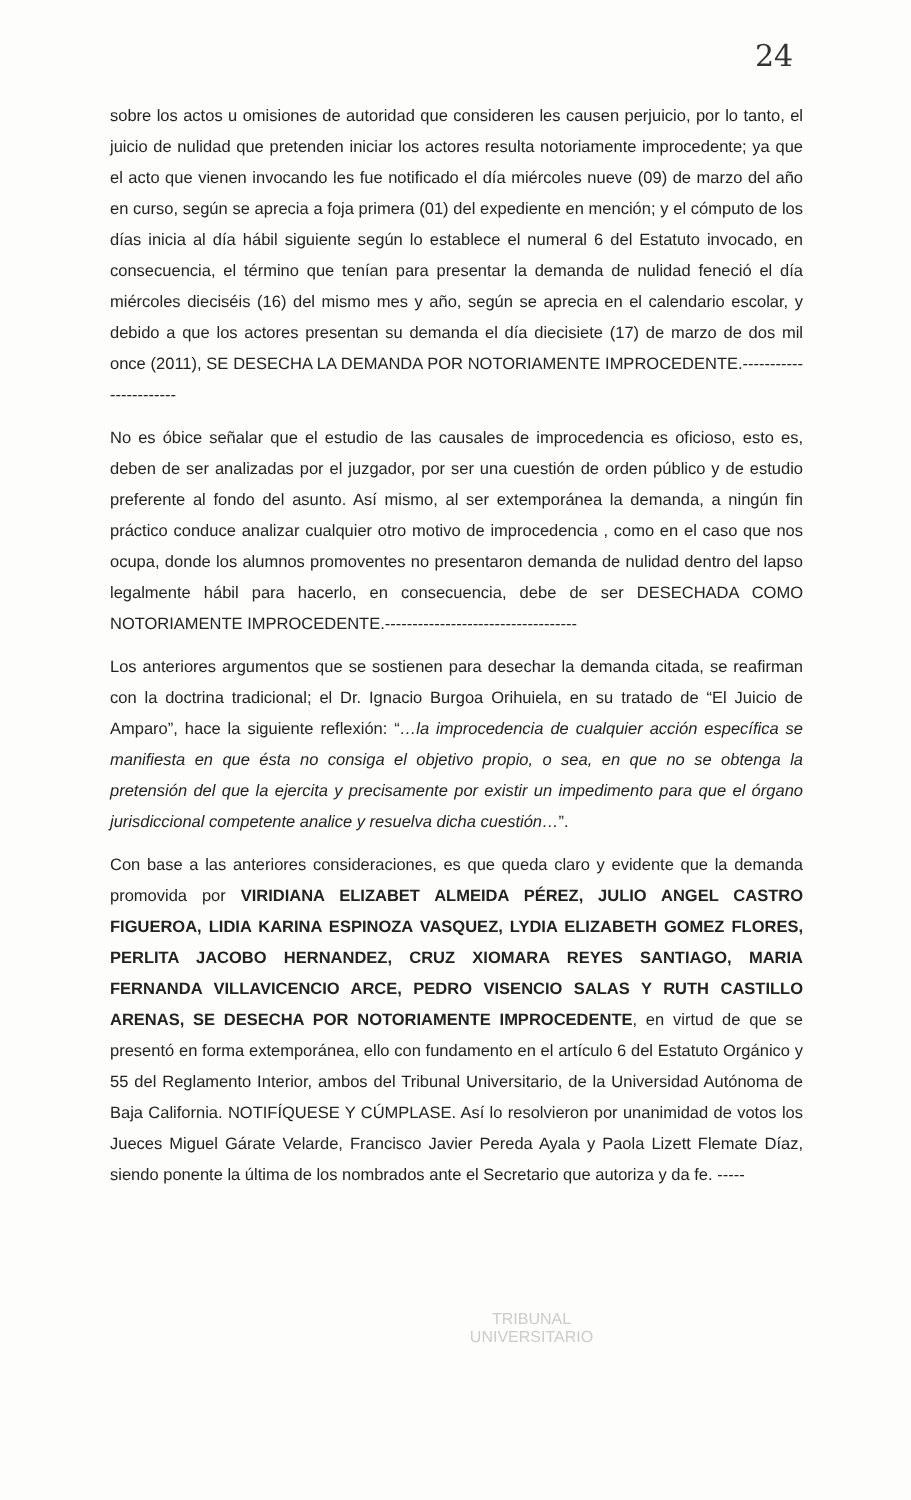24
sobre los actos u omisiones de autoridad que consideren les causen perjuicio, por lo tanto, el juicio de nulidad que pretenden iniciar los actores resulta notoriamente improcedente; ya que el acto que vienen invocando les fue notificado el día miércoles nueve (09) de marzo del año en curso, según se aprecia a foja primera (01) del expediente en mención; y el cómputo de los días inicia al día hábil siguiente según lo establece el numeral 6 del Estatuto invocado, en consecuencia, el término que tenían para presentar la demanda de nulidad feneció el día miércoles dieciséis (16) del mismo mes y año, según se aprecia en el calendario escolar, y debido a que los actores presentan su demanda el día diecisiete (17) de marzo de dos mil once (2011), SE DESECHA LA DEMANDA POR NOTORIAMENTE IMPROCEDENTE.-----------------------
No es óbice señalar que el estudio de las causales de improcedencia es oficioso, esto es, deben de ser analizadas por el juzgador, por ser una cuestión de orden público y de estudio preferente al fondo del asunto. Así mismo, al ser extemporánea la demanda, a ningún fin práctico conduce analizar cualquier otro motivo de improcedencia , como en el caso que nos ocupa, donde los alumnos promoventes no presentaron demanda de nulidad dentro del lapso legalmente hábil para hacerlo, en consecuencia, debe de ser DESECHADA COMO NOTORIAMENTE IMPROCEDENTE.-----------------------------------
Los anteriores argumentos que se sostienen para desechar la demanda citada, se reafirman con la doctrina tradicional; el Dr. Ignacio Burgoa Orihuiela, en su tratado de “El Juicio de Amparo”, hace la siguiente reflexión: “…la improcedencia de cualquier acción específica se manifiesta en que ésta no consiga el objetivo propio, o sea, en que no se obtenga la pretensión del que la ejercita y precisamente por existir un impedimento para que el órgano jurisdiccional competente analice y resuelva dicha cuestión…”.
Con base a las anteriores consideraciones, es que queda claro y evidente que la demanda promovida por VIRIDIANA ELIZABET ALMEIDA PÉREZ, JULIO ANGEL CASTRO FIGUEROA, LIDIA KARINA ESPINOZA VASQUEZ, LYDIA ELIZABETH GOMEZ FLORES, PERLITA JACOBO HERNANDEZ, CRUZ XIOMARA REYES SANTIAGO, MARIA FERNANDA VILLAVICENCIO ARCE, PEDRO VISENCIO SALAS Y RUTH CASTILLO ARENAS, SE DESECHA POR NOTORIAMENTE IMPROCEDENTE, en virtud de que se presentó en forma extemporánea, ello con fundamento en el artículo 6 del Estatuto Orgánico y 55 del Reglamento Interior, ambos del Tribunal Universitario, de la Universidad Autónoma de Baja California. NOTIFÍQUESE Y CÚMPLASE. Así lo resolvieron por unanimidad de votos los Jueces Miguel Gárate Velarde, Francisco Javier Pereda Ayala y Paola Lizett Flemate Díaz, siendo ponente la última de los nombrados ante el Secretario que autoriza y da fe. -----
TRIBUNAL
UNIVERSITARIO